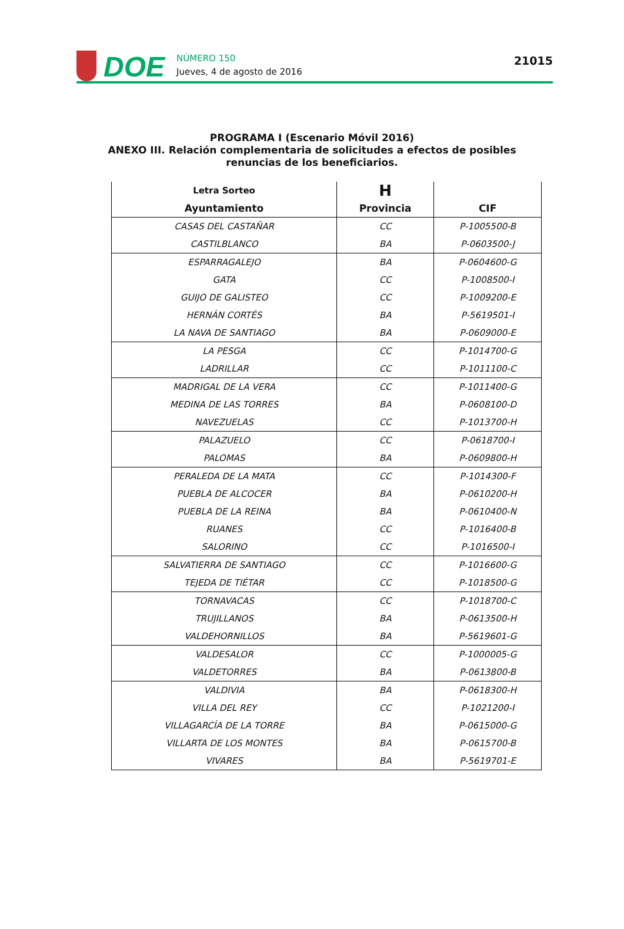DOE
NÚMERO 150
Jueves, 4 de agosto de 2016
21015
PROGRAMA I (Escenario Móvil 2016)
ANEXO III. Relación complementaria de solicitudes a efectos de posibles
renuncias de los beneficiarios.
| Letra Sorteo | H | |
| --- | --- | --- |
| Ayuntamiento | Provincia | CIF |
| CASAS DEL CASTAÑAR | CC | P-1005500-B |
| CASTILBLANCO | BA | P-0603500-J |
| ESPARRAGALEJO | BA | P-0604600-G |
| GATA | CC | P-1008500-I |
| GUIJO DE GALISTEO | CC | P-1009200-E |
| HERNÁN CORTÉS | BA | P-5619501-I |
| LA NAVA DE SANTIAGO | BA | P-0609000-E |
| LA PESGA | CC | P-1014700-G |
| LADRILLAR | CC | P-1011100-C |
| MADRIGAL DE LA VERA | CC | P-1011400-G |
| MEDINA DE LAS TORRES | BA | P-0608100-D |
| NAVEZUELAS | CC | P-1013700-H |
| PALAZUELO | CC | P-0618700-I |
| PALOMAS | BA | P-0609800-H |
| PERALEDA DE LA MATA | CC | P-1014300-F |
| PUEBLA DE ALCOCER | BA | P-0610200-H |
| PUEBLA DE LA REINA | BA | P-0610400-N |
| RUANES | CC | P-1016400-B |
| SALORINO | CC | P-1016500-I |
| SALVATIERRA DE SANTIAGO | CC | P-1016600-G |
| TEJEDA DE TIÉTAR | CC | P-1018500-G |
| TORNAVACAS | CC | P-1018700-C |
| TRUJILLANOS | BA | P-0613500-H |
| VALDEHORNILLOS | BA | P-5619601-G |
| VALDESALOR | CC | P-1000005-G |
| VALDETORRES | BA | P-0613800-B |
| VALDIVIA | BA | P-0618300-H |
| VILLA DEL REY | CC | P-1021200-I |
| VILLAGARCÍA DE LA TORRE | BA | P-0615000-G |
| VILLARTA DE LOS MONTES | BA | P-0615700-B |
| VIVARES | BA | P-5619701-E |